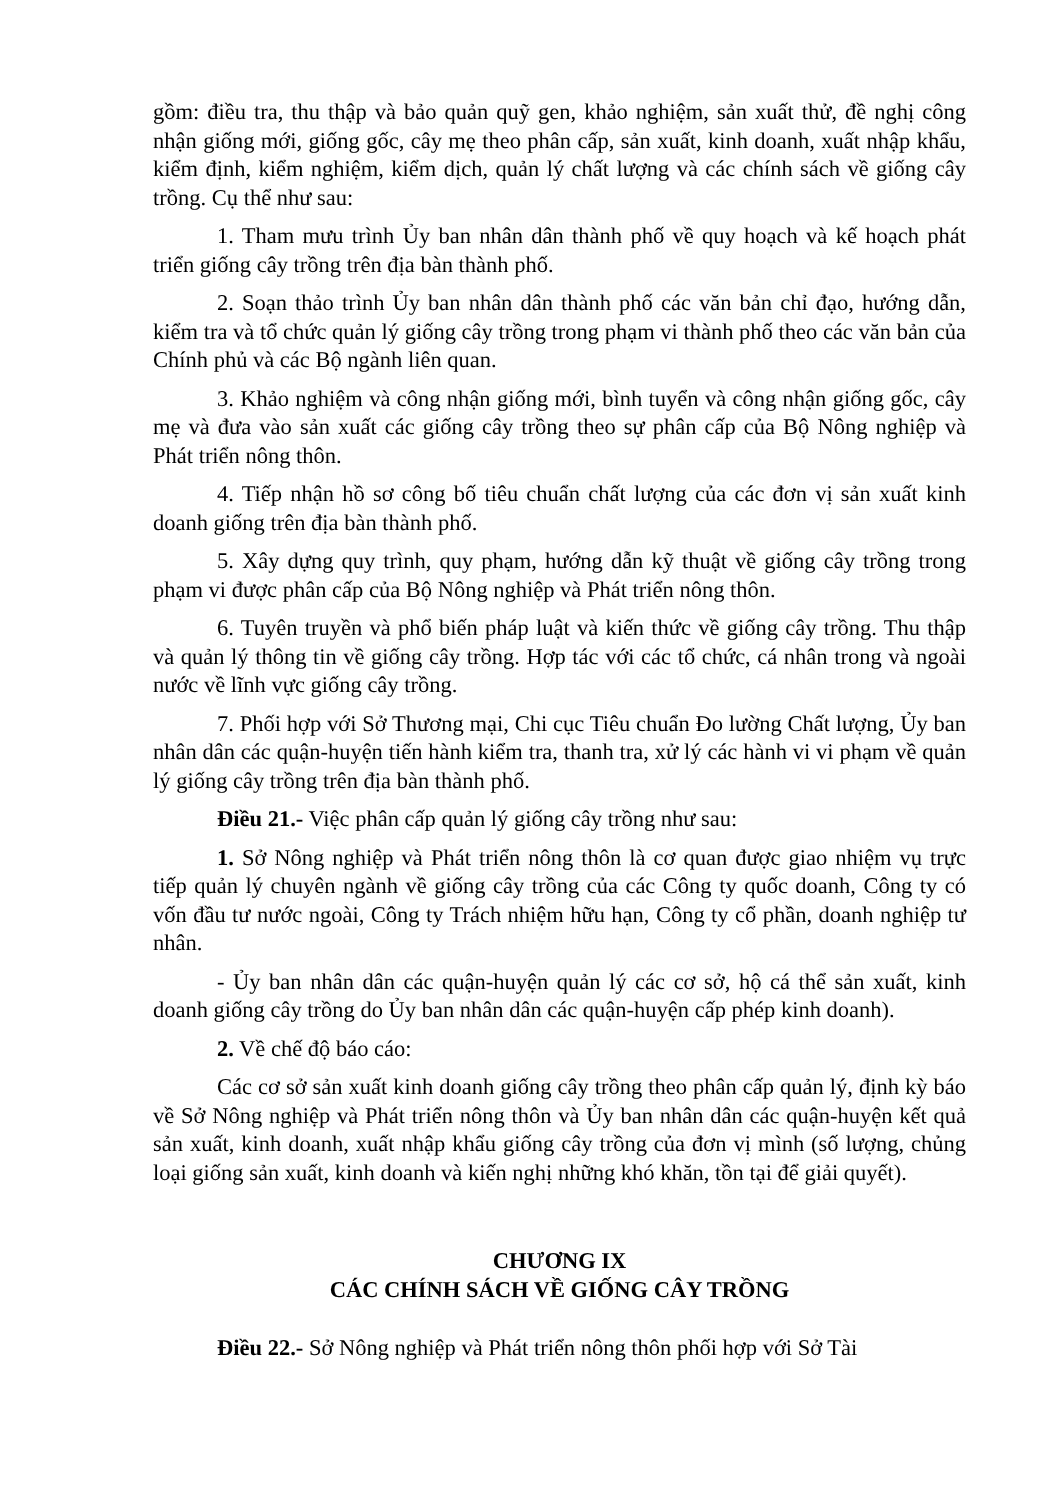gồm: điều tra, thu thập và bảo quản quỹ gen, khảo nghiệm, sản xuất thử, đề nghị công nhận giống mới, giống gốc, cây mẹ theo phân cấp, sản xuất, kinh doanh, xuất nhập khẩu, kiểm định, kiểm nghiệm, kiểm dịch, quản lý chất lượng và các chính sách về giống cây trồng. Cụ thể như sau:
1. Tham mưu trình Ủy ban nhân dân thành phố về quy hoạch và kế hoạch phát triển giống cây trồng trên địa bàn thành phố.
2. Soạn thảo trình Ủy ban nhân dân thành phố các văn bản chỉ đạo, hướng dẫn, kiểm tra và tổ chức quản lý giống cây trồng trong phạm vi thành phố theo các văn bản của Chính phủ và các Bộ ngành liên quan.
3. Khảo nghiệm và công nhận giống mới, bình tuyển và công nhận giống gốc, cây mẹ và đưa vào sản xuất các giống cây trồng theo sự phân cấp của Bộ Nông nghiệp và Phát triển nông thôn.
4. Tiếp nhận hồ sơ công bố tiêu chuẩn chất lượng của các đơn vị sản xuất kinh doanh giống trên địa bàn thành phố.
5. Xây dựng quy trình, quy phạm, hướng dẫn kỹ thuật về giống cây trồng trong phạm vi được phân cấp của Bộ Nông nghiệp và Phát triển nông thôn.
6. Tuyên truyền và phổ biến pháp luật và kiến thức về giống cây trồng. Thu thập và quản lý thông tin về giống cây trồng. Hợp tác với các tổ chức, cá nhân trong và ngoài nước về lĩnh vực giống cây trồng.
7. Phối hợp với Sở Thương mại, Chi cục Tiêu chuẩn Đo lường Chất lượng, Ủy ban nhân dân các quận-huyện tiến hành kiểm tra, thanh tra, xử lý các hành vi vi phạm về quản lý giống cây trồng trên địa bàn thành phố.
Điều 21.- Việc phân cấp quản lý giống cây trồng như sau:
1. Sở Nông nghiệp và Phát triển nông thôn là cơ quan được giao nhiệm vụ trực tiếp quản lý chuyên ngành về giống cây trồng của các Công ty quốc doanh, Công ty có vốn đầu tư nước ngoài, Công ty Trách nhiệm hữu hạn, Công ty cổ phần, doanh nghiệp tư nhân.
- Ủy ban nhân dân các quận-huyện quản lý các cơ sở, hộ cá thể sản xuất, kinh doanh giống cây trồng do Ủy ban nhân dân các quận-huyện cấp phép kinh doanh).
2. Về chế độ báo cáo:
Các cơ sở sản xuất kinh doanh giống cây trồng theo phân cấp quản lý, định kỳ báo về Sở Nông nghiệp và Phát triển nông thôn và Ủy ban nhân dân các quận-huyện kết quả sản xuất, kinh doanh, xuất nhập khẩu giống cây trồng của đơn vị mình (số lượng, chủng loại giống sản xuất, kinh doanh và kiến nghị những khó khăn, tồn tại để giải quyết).
CHƯƠNG IX
CÁC CHÍNH SÁCH VỀ GIỐNG CÂY TRỒNG
Điều 22.- Sở Nông nghiệp và Phát triển nông thôn phối hợp với Sở Tài